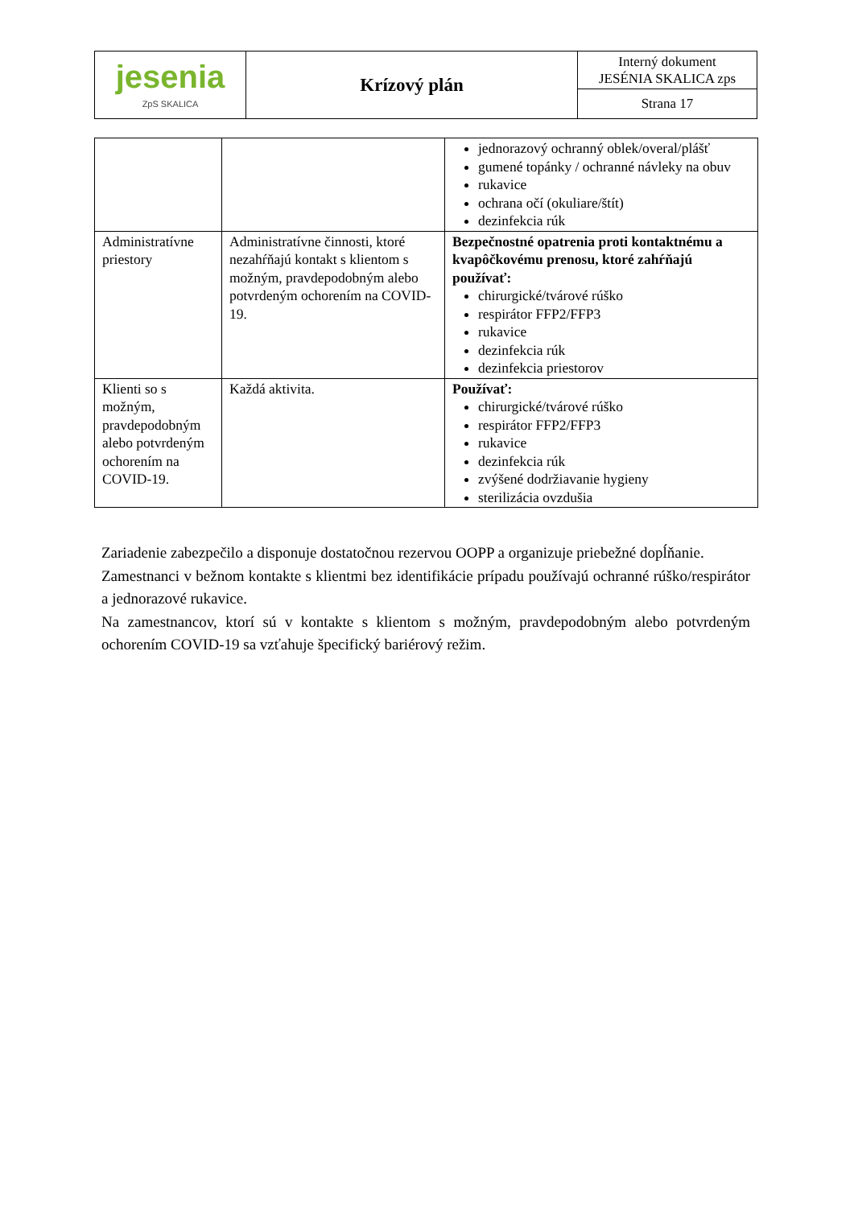| jesenia ZpS SKALICA | Krízový plán | Interný dokument JESÉNIA SKALICA zps |
| | | Strana 17 |
| | | jednorazový ochranný oblek/overal/plášť gumené topánky / ochranné návleky na obuv rukavice ochrana očí (okuliare/štít) dezinfekcia rúk |
| Administratívne priestory | Administratívne činnosti, ktoré nezahŕňajú kontakt s klientom s možným, pravdepodobným alebo potvrdeným ochorením na COVID-19. | Bezpečnostné opatrenia proti kontaktnému a kvapôčkovému prenosu, ktoré zahŕňajú používať: chirurgické/tvárové rúško respirátor FFP2/FFP3 rukavice dezinfekcia rúk dezinfekcia priestorov |
| Klienti so s možným, pravdepodobným alebo potvrdeným ochorením na COVID-19. | Každá aktivita. | Používať: chirurgické/tvárové rúško respirátor FFP2/FFP3 rukavice dezinfekcia rúk zvýšené dodržiavanie hygieny sterilizácia ovzdušia |
Zariadenie zabezpečilo a disponuje dostatočnou rezervou OOPP a organizuje priebežné dopĺňanie.
Zamestnanci v bežnom kontakte s klientmi bez identifikácie prípadu používajú ochranné rúško/respirátor a jednorazové rukavice.
Na zamestnancov, ktorí sú v kontakte s klientom s možným, pravdepodobným alebo potvrdeným ochorením COVID-19 sa vzťahuje špecifický bariérový režim.